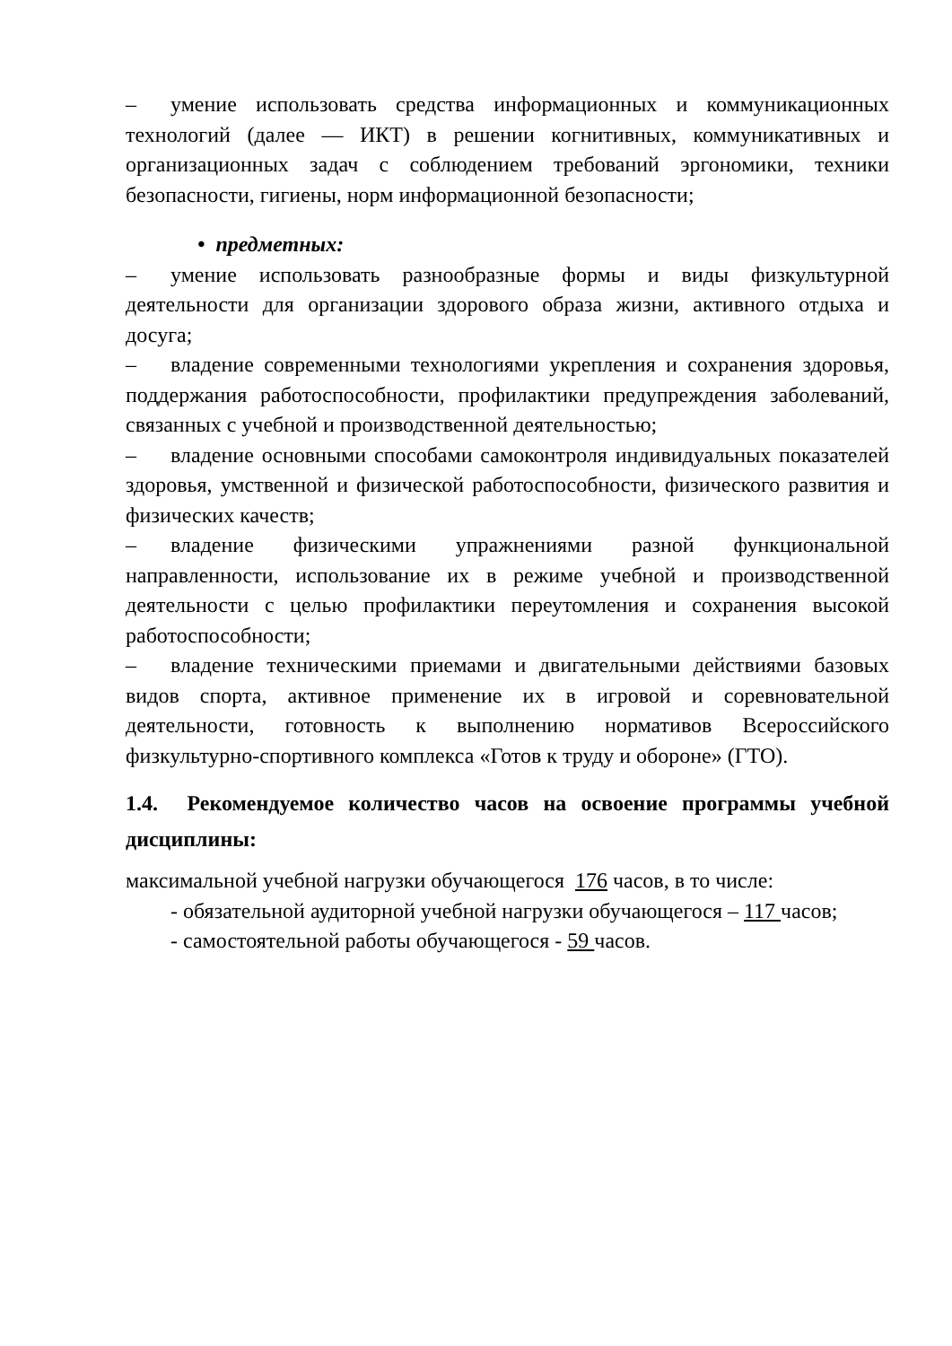– умение использовать средства информационных и коммуникационных технологий (далее — ИКТ) в решении когнитивных, коммуникативных и организационных задач с соблюдением требований эргономики, техники безопасности, гигиены, норм информационной безопасности;
• предметных:
– умение использовать разнообразные формы и виды физкультурной деятельности для организации здорового образа жизни, активного отдыха и досуга;
– владение современными технологиями укрепления и сохранения здоровья, поддержания работоспособности, профилактики предупреждения заболеваний, связанных с учебной и производственной деятельностью;
– владение основными способами самоконтроля индивидуальных показателей здоровья, умственной и физической работоспособности, физического развития и физических качеств;
– владение физическими упражнениями разной функциональной направленности, использование их в режиме учебной и производственной деятельности с целью профилактики переутомления и сохранения высокой работоспособности;
– владение техническими приемами и двигательными действиями базовых видов спорта, активное применение их в игровой и соревновательной деятельности, готовность к выполнению нормативов Всероссийского физкультурно-спортивного комплекса «Готов к труду и обороне» (ГТО).
1.4. Рекомендуемое количество часов на освоение программы учебной дисциплины:
максимальной учебной нагрузки обучающегося 176 часов, в то числе:
- обязательной аудиторной учебной нагрузки обучающегося – 117 часов;
- самостоятельной работы обучающегося - 59 часов.